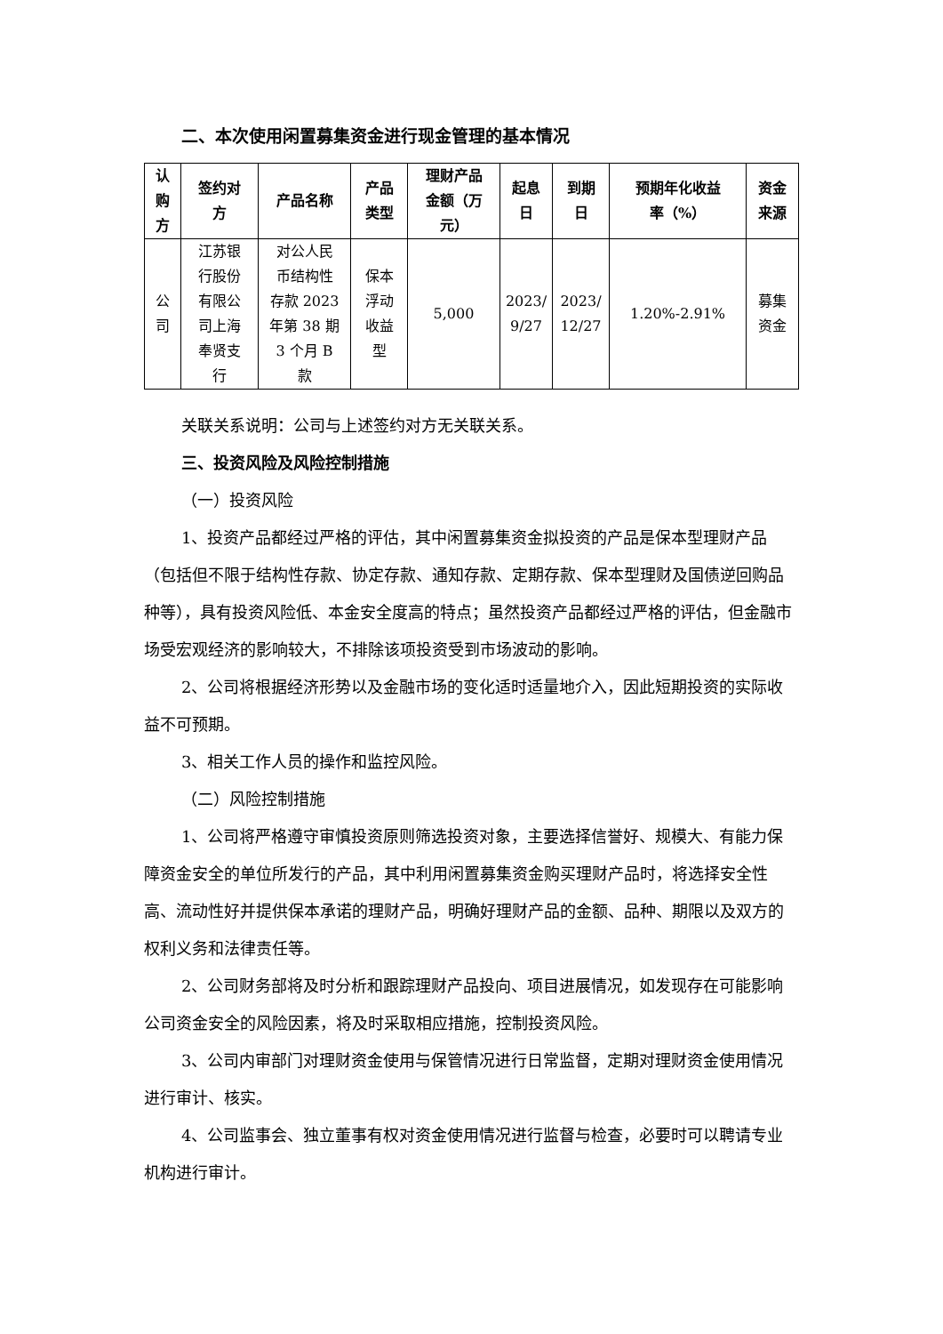二、本次使用闲置募集资金进行现金管理的基本情况
| 认 购 方 | 签约对 方 | 产品名称 | 产品 类型 | 理财产品 金额（万 元） | 起息 日 | 到期 日 | 预期年化收益 率（%） | 资金 来源 |
| --- | --- | --- | --- | --- | --- | --- | --- | --- |
| 公 司 | 江苏银 行股份 有限公 司上海 奉贤支 行 | 对公人民 币结构性 存款 2023 年第 38 期 3 个月 B 款 | 保本 浮动 收益 型 | 5,000 | 2023/ 9/27 | 2023/ 12/27 | 1.20%-2.91% | 募集 资金 |
关联关系说明：公司与上述签约对方无关联关系。
三、投资风险及风险控制措施
（一）投资风险
1、投资产品都经过严格的评估，其中闲置募集资金拟投资的产品是保本型理财产品（包括但不限于结构性存款、协定存款、通知存款、定期存款、保本型理财及国债逆回购品种等），具有投资风险低、本金安全度高的特点；虽然投资产品都经过严格的评估，但金融市场受宏观经济的影响较大，不排除该项投资受到市场波动的影响。
2、公司将根据经济形势以及金融市场的变化适时适量地介入，因此短期投资的实际收益不可预期。
3、相关工作人员的操作和监控风险。
（二）风险控制措施
1、公司将严格遵守审慎投资原则筛选投资对象，主要选择信誉好、规模大、有能力保障资金安全的单位所发行的产品，其中利用闲置募集资金购买理财产品时，将选择安全性高、流动性好并提供保本承诺的理财产品，明确好理财产品的金额、品种、期限以及双方的权利义务和法律责任等。
2、公司财务部将及时分析和跟踪理财产品投向、项目进展情况，如发现存在可能影响公司资金安全的风险因素，将及时采取相应措施，控制投资风险。
3、公司内审部门对理财资金使用与保管情况进行日常监督，定期对理财资金使用情况进行审计、核实。
4、公司监事会、独立董事有权对资金使用情况进行监督与检查，必要时可以聘请专业机构进行审计。